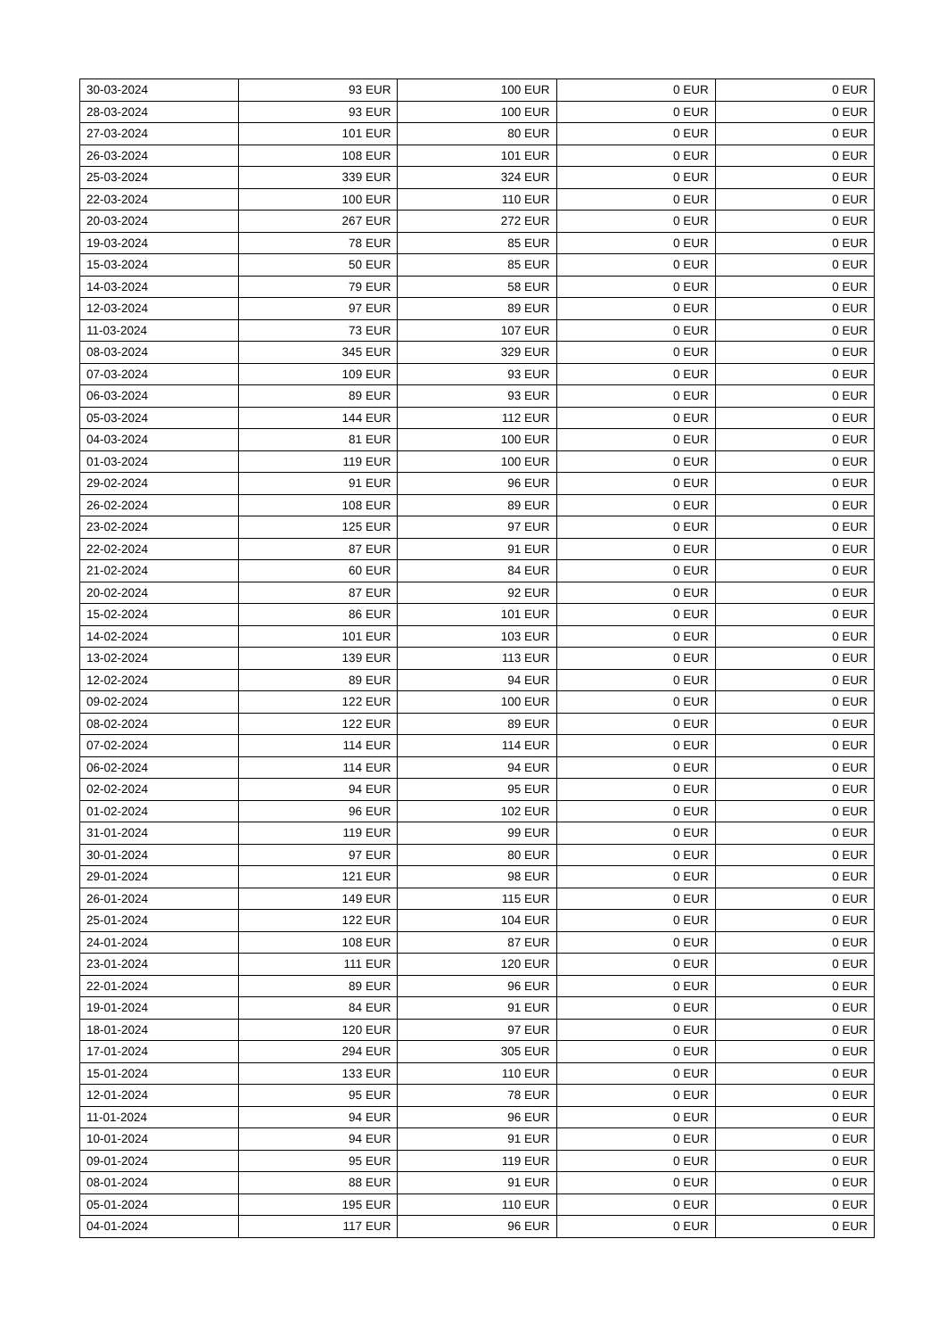| 30-03-2024 | 93 EUR | 100 EUR | 0 EUR | 0 EUR |
| 28-03-2024 | 93 EUR | 100 EUR | 0 EUR | 0 EUR |
| 27-03-2024 | 101 EUR | 80 EUR | 0 EUR | 0 EUR |
| 26-03-2024 | 108 EUR | 101 EUR | 0 EUR | 0 EUR |
| 25-03-2024 | 339 EUR | 324 EUR | 0 EUR | 0 EUR |
| 22-03-2024 | 100 EUR | 110 EUR | 0 EUR | 0 EUR |
| 20-03-2024 | 267 EUR | 272 EUR | 0 EUR | 0 EUR |
| 19-03-2024 | 78 EUR | 85 EUR | 0 EUR | 0 EUR |
| 15-03-2024 | 50 EUR | 85 EUR | 0 EUR | 0 EUR |
| 14-03-2024 | 79 EUR | 58 EUR | 0 EUR | 0 EUR |
| 12-03-2024 | 97 EUR | 89 EUR | 0 EUR | 0 EUR |
| 11-03-2024 | 73 EUR | 107 EUR | 0 EUR | 0 EUR |
| 08-03-2024 | 345 EUR | 329 EUR | 0 EUR | 0 EUR |
| 07-03-2024 | 109 EUR | 93 EUR | 0 EUR | 0 EUR |
| 06-03-2024 | 89 EUR | 93 EUR | 0 EUR | 0 EUR |
| 05-03-2024 | 144 EUR | 112 EUR | 0 EUR | 0 EUR |
| 04-03-2024 | 81 EUR | 100 EUR | 0 EUR | 0 EUR |
| 01-03-2024 | 119 EUR | 100 EUR | 0 EUR | 0 EUR |
| 29-02-2024 | 91 EUR | 96 EUR | 0 EUR | 0 EUR |
| 26-02-2024 | 108 EUR | 89 EUR | 0 EUR | 0 EUR |
| 23-02-2024 | 125 EUR | 97 EUR | 0 EUR | 0 EUR |
| 22-02-2024 | 87 EUR | 91 EUR | 0 EUR | 0 EUR |
| 21-02-2024 | 60 EUR | 84 EUR | 0 EUR | 0 EUR |
| 20-02-2024 | 87 EUR | 92 EUR | 0 EUR | 0 EUR |
| 15-02-2024 | 86 EUR | 101 EUR | 0 EUR | 0 EUR |
| 14-02-2024 | 101 EUR | 103 EUR | 0 EUR | 0 EUR |
| 13-02-2024 | 139 EUR | 113 EUR | 0 EUR | 0 EUR |
| 12-02-2024 | 89 EUR | 94 EUR | 0 EUR | 0 EUR |
| 09-02-2024 | 122 EUR | 100 EUR | 0 EUR | 0 EUR |
| 08-02-2024 | 122 EUR | 89 EUR | 0 EUR | 0 EUR |
| 07-02-2024 | 114 EUR | 114 EUR | 0 EUR | 0 EUR |
| 06-02-2024 | 114 EUR | 94 EUR | 0 EUR | 0 EUR |
| 02-02-2024 | 94 EUR | 95 EUR | 0 EUR | 0 EUR |
| 01-02-2024 | 96 EUR | 102 EUR | 0 EUR | 0 EUR |
| 31-01-2024 | 119 EUR | 99 EUR | 0 EUR | 0 EUR |
| 30-01-2024 | 97 EUR | 80 EUR | 0 EUR | 0 EUR |
| 29-01-2024 | 121 EUR | 98 EUR | 0 EUR | 0 EUR |
| 26-01-2024 | 149 EUR | 115 EUR | 0 EUR | 0 EUR |
| 25-01-2024 | 122 EUR | 104 EUR | 0 EUR | 0 EUR |
| 24-01-2024 | 108 EUR | 87 EUR | 0 EUR | 0 EUR |
| 23-01-2024 | 111 EUR | 120 EUR | 0 EUR | 0 EUR |
| 22-01-2024 | 89 EUR | 96 EUR | 0 EUR | 0 EUR |
| 19-01-2024 | 84 EUR | 91 EUR | 0 EUR | 0 EUR |
| 18-01-2024 | 120 EUR | 97 EUR | 0 EUR | 0 EUR |
| 17-01-2024 | 294 EUR | 305 EUR | 0 EUR | 0 EUR |
| 15-01-2024 | 133 EUR | 110 EUR | 0 EUR | 0 EUR |
| 12-01-2024 | 95 EUR | 78 EUR | 0 EUR | 0 EUR |
| 11-01-2024 | 94 EUR | 96 EUR | 0 EUR | 0 EUR |
| 10-01-2024 | 94 EUR | 91 EUR | 0 EUR | 0 EUR |
| 09-01-2024 | 95 EUR | 119 EUR | 0 EUR | 0 EUR |
| 08-01-2024 | 88 EUR | 91 EUR | 0 EUR | 0 EUR |
| 05-01-2024 | 195 EUR | 110 EUR | 0 EUR | 0 EUR |
| 04-01-2024 | 117 EUR | 96 EUR | 0 EUR | 0 EUR |